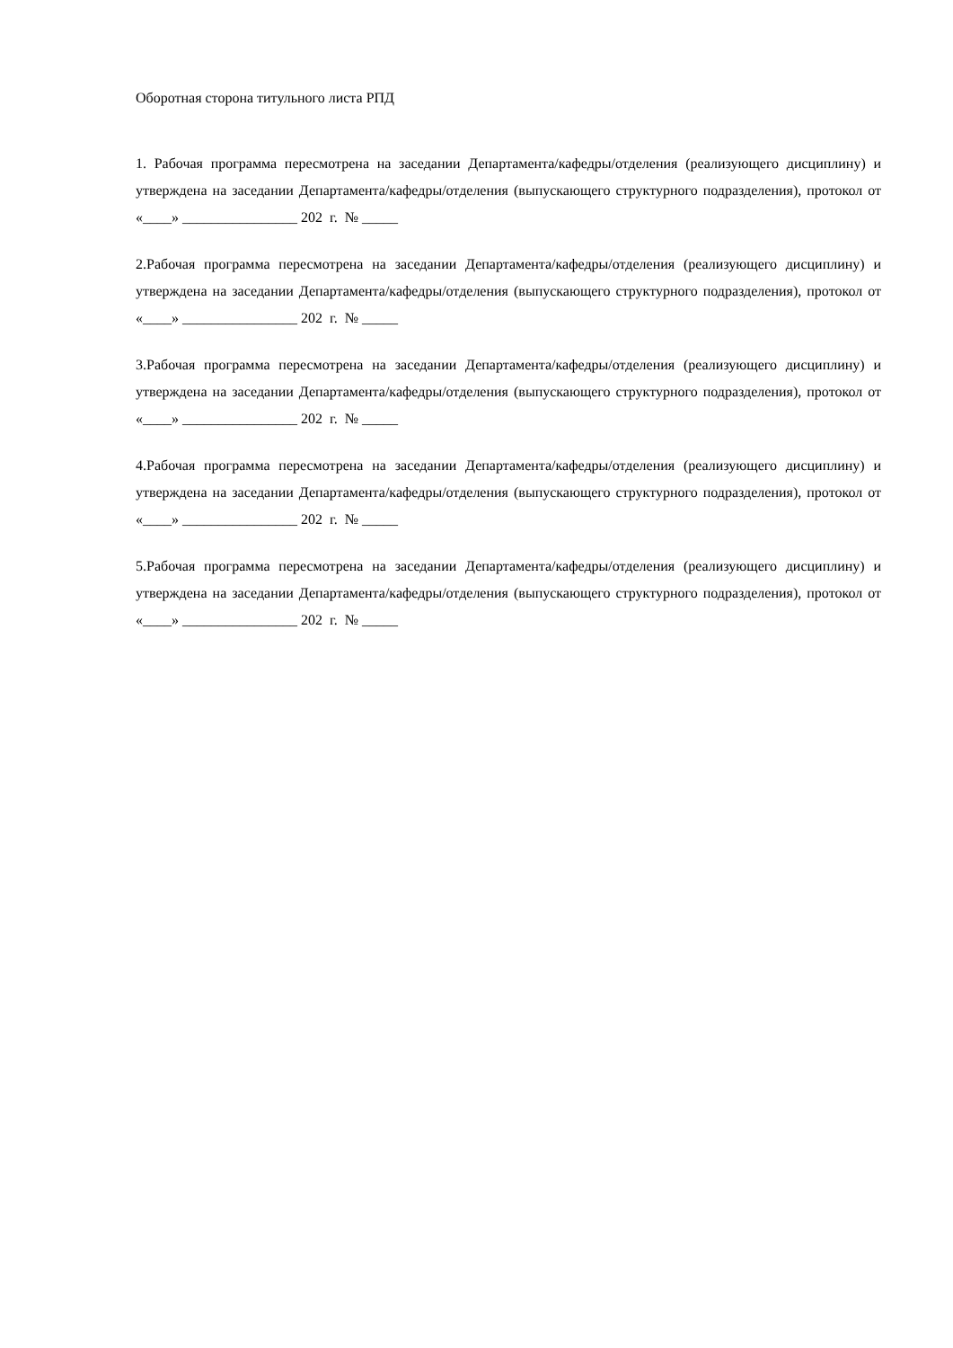Оборотная сторона титульного листа РПД
1. Рабочая программа пересмотрена на заседании Департамента/кафедры/отделения (реализующего дисциплину) и утверждена на заседании Департамента/кафедры/отделения (выпускающего структурного подразделения), протокол от «____» ________________ 202 г. № _____
2.Рабочая программа пересмотрена на заседании Департамента/кафедры/отделения (реализующего дисциплину) и утверждена на заседании Департамента/кафедры/отделения (выпускающего структурного подразделения), протокол от «____» ________________ 202 г. № _____
3.Рабочая программа пересмотрена на заседании Департамента/кафедры/отделения (реализующего дисциплину) и утверждена на заседании Департамента/кафедры/отделения (выпускающего структурного подразделения), протокол от «____» ________________ 202 г. № _____
4.Рабочая программа пересмотрена на заседании Департамента/кафедры/отделения (реализующего дисциплину) и утверждена на заседании Департамента/кафедры/отделения (выпускающего структурного подразделения), протокол от «____» ________________ 202 г. № _____
5.Рабочая программа пересмотрена на заседании Департамента/кафедры/отделения (реализующего дисциплину) и утверждена на заседании Департамента/кафедры/отделения (выпускающего структурного подразделения), протокол от «____» ________________ 202 г. № _____